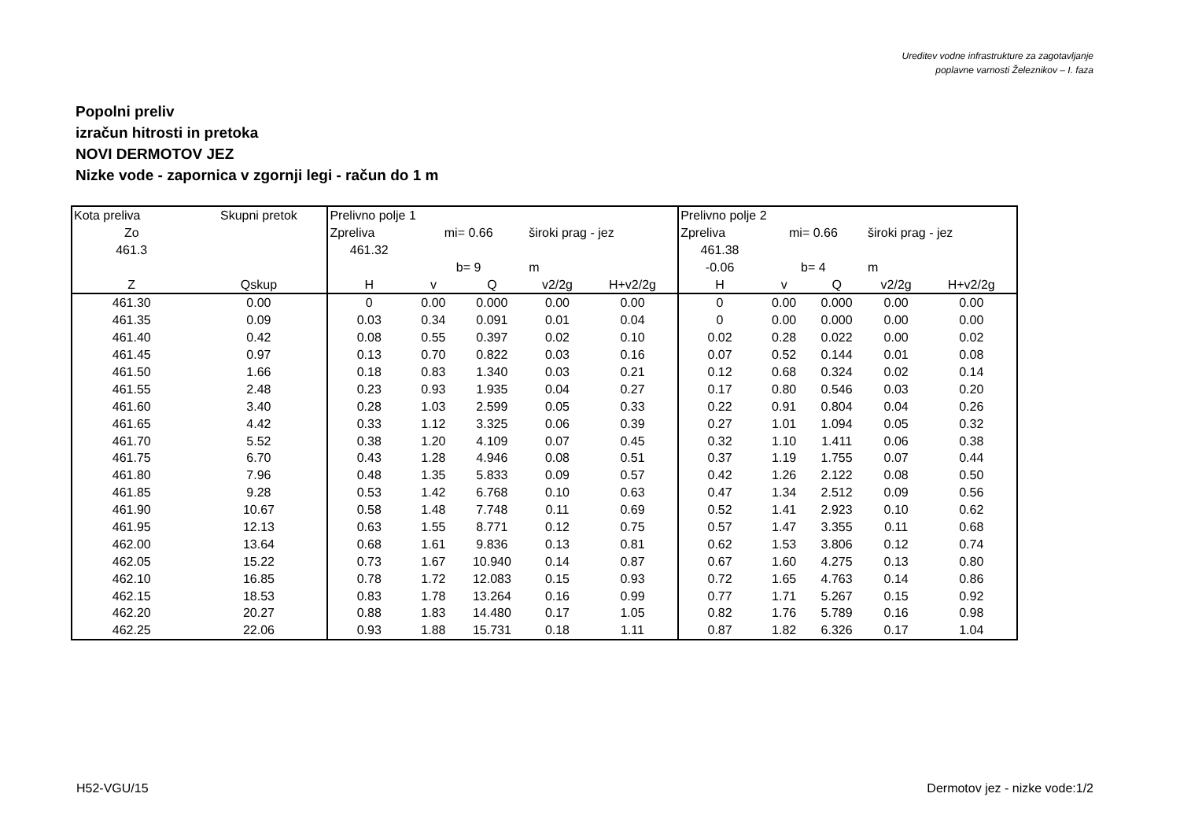Ureditev vodne infrastrukture za zagotavljanje
poplavne varnosti Železnikov – I. faza
Popolni preliv
izračun hitrosti in pretoka
NOVI DERMOTOV JEZ
Nizke vode - zapornica v zgornji legi - račun do 1 m
| Kota preliva | Skupni pretok | Prelivno polje 1 | | | | | Prelivno polje 2 | | | | |
| Zo | | Zpreliva | mi= 0.66 | | široki prag - jez | | Zpreliva | mi= 0.66 | | široki prag - jez | |
| 461.3 | | 461.32 | | | | | 461.38 | | | | |
| | | | b= 9 | | m | | -0.06 | b= 4 | | m | |
| Z | Qskup | H | v | Q | v2/2g | H+v2/2g | H | v | Q | v2/2g | H+v2/2g |
| 461.30 | 0.00 | 0 | 0.00 | 0.000 | 0.00 | 0.00 | 0 | 0.00 | 0.000 | 0.00 | 0.00 |
| 461.35 | 0.09 | 0.03 | 0.34 | 0.091 | 0.01 | 0.04 | 0 | 0.00 | 0.000 | 0.00 | 0.00 |
| 461.40 | 0.42 | 0.08 | 0.55 | 0.397 | 0.02 | 0.10 | 0.02 | 0.28 | 0.022 | 0.00 | 0.02 |
| 461.45 | 0.97 | 0.13 | 0.70 | 0.822 | 0.03 | 0.16 | 0.07 | 0.52 | 0.144 | 0.01 | 0.08 |
| 461.50 | 1.66 | 0.18 | 0.83 | 1.340 | 0.03 | 0.21 | 0.12 | 0.68 | 0.324 | 0.02 | 0.14 |
| 461.55 | 2.48 | 0.23 | 0.93 | 1.935 | 0.04 | 0.27 | 0.17 | 0.80 | 0.546 | 0.03 | 0.20 |
| 461.60 | 3.40 | 0.28 | 1.03 | 2.599 | 0.05 | 0.33 | 0.22 | 0.91 | 0.804 | 0.04 | 0.26 |
| 461.65 | 4.42 | 0.33 | 1.12 | 3.325 | 0.06 | 0.39 | 0.27 | 1.01 | 1.094 | 0.05 | 0.32 |
| 461.70 | 5.52 | 0.38 | 1.20 | 4.109 | 0.07 | 0.45 | 0.32 | 1.10 | 1.411 | 0.06 | 0.38 |
| 461.75 | 6.70 | 0.43 | 1.28 | 4.946 | 0.08 | 0.51 | 0.37 | 1.19 | 1.755 | 0.07 | 0.44 |
| 461.80 | 7.96 | 0.48 | 1.35 | 5.833 | 0.09 | 0.57 | 0.42 | 1.26 | 2.122 | 0.08 | 0.50 |
| 461.85 | 9.28 | 0.53 | 1.42 | 6.768 | 0.10 | 0.63 | 0.47 | 1.34 | 2.512 | 0.09 | 0.56 |
| 461.90 | 10.67 | 0.58 | 1.48 | 7.748 | 0.11 | 0.69 | 0.52 | 1.41 | 2.923 | 0.10 | 0.62 |
| 461.95 | 12.13 | 0.63 | 1.55 | 8.771 | 0.12 | 0.75 | 0.57 | 1.47 | 3.355 | 0.11 | 0.68 |
| 462.00 | 13.64 | 0.68 | 1.61 | 9.836 | 0.13 | 0.81 | 0.62 | 1.53 | 3.806 | 0.12 | 0.74 |
| 462.05 | 15.22 | 0.73 | 1.67 | 10.940 | 0.14 | 0.87 | 0.67 | 1.60 | 4.275 | 0.13 | 0.80 |
| 462.10 | 16.85 | 0.78 | 1.72 | 12.083 | 0.15 | 0.93 | 0.72 | 1.65 | 4.763 | 0.14 | 0.86 |
| 462.15 | 18.53 | 0.83 | 1.78 | 13.264 | 0.16 | 0.99 | 0.77 | 1.71 | 5.267 | 0.15 | 0.92 |
| 462.20 | 20.27 | 0.88 | 1.83 | 14.480 | 0.17 | 1.05 | 0.82 | 1.76 | 5.789 | 0.16 | 0.98 |
| 462.25 | 22.06 | 0.93 | 1.88 | 15.731 | 0.18 | 1.11 | 0.87 | 1.82 | 6.326 | 0.17 | 1.04 |
H52-VGU/15 Dermotov jez - nizke vode:1/2